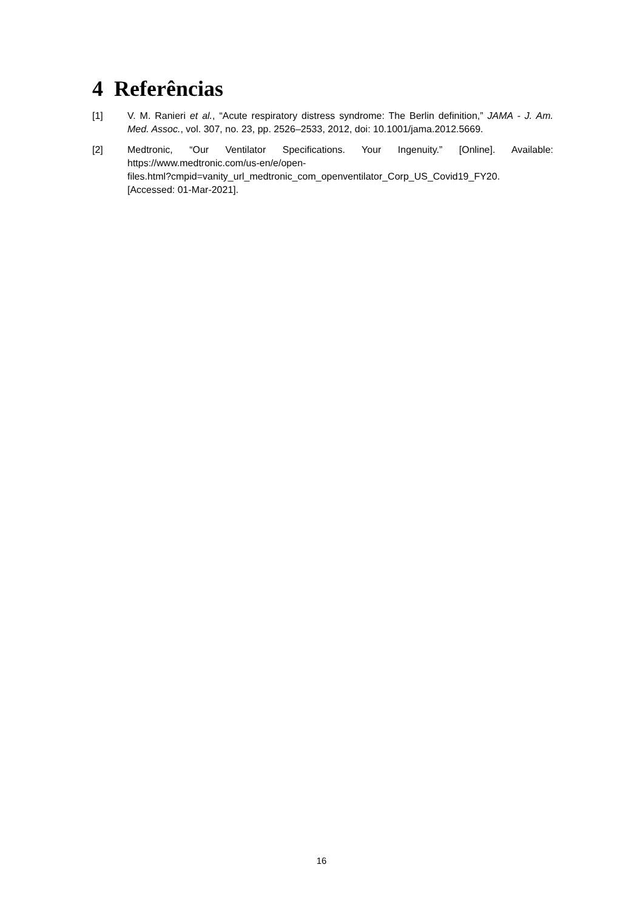4 Referências
[1] V. M. Ranieri et al., “Acute respiratory distress syndrome: The Berlin definition,” JAMA - J. Am. Med. Assoc., vol. 307, no. 23, pp. 2526–2533, 2012, doi: 10.1001/jama.2012.5669.
[2] Medtronic, “Our Ventilator Specifications. Your Ingenuity.” [Online]. Available: https://www.medtronic.com/us-en/e/open-
files.html?cmpid=vanity_url_medtronic_com_openventilator_Corp_US_Covid19_FY20.
[Accessed: 01-Mar-2021].
16